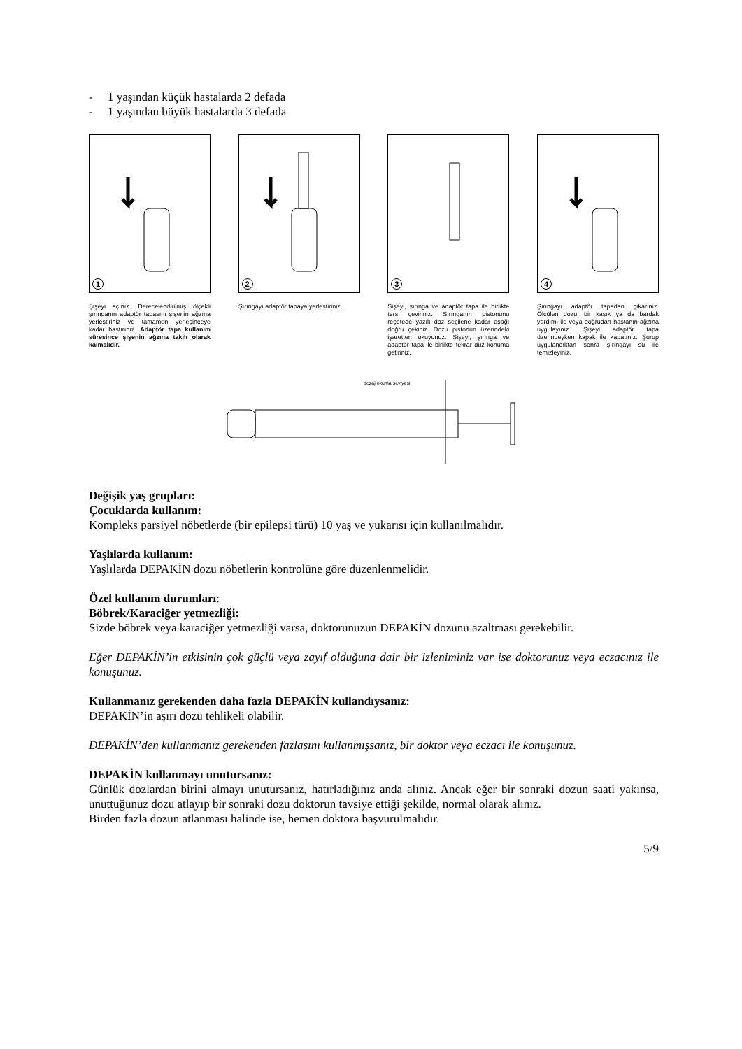- 1 yaşından küçük hastalarda 2 defada
- 1 yaşından büyük hastalarda 3 defada
1
Şişeyi açınız. Derecelendirilmiş ölçekli şırınganın adaptör tapasını şişenin ağzına yerleştiriniz ve tamamen yerleşinceye kadar bastırınız. Adaptör tapa kullanım süresince şişenin ağzına takılı olarak kalmalıdır.
2
Şırıngayı adaptör tapaya yerleştiriniz.
3
Şişeyi, şırınga ve adaptör tapa ile birlikte ters çeviriniz. Şırınganın pistonunu reçetede yazılı doz seçilene kadar aşağı doğru çekiniz. Dozu pistonun üzerindeki işaretten okuyunuz. Şişeyi, şırınga ve adaptör tapa ile birlikte tekrar düz konuma getiriniz.
4
Şırıngayı adaptör tapadan çıkarınız. Ölçülen dozu, bir kaşık ya da bardak yardımı ile veya doğrudan hastanın ağzına uygulayınız. Şişeyi adaptör tapa üzerindeyken kapak ile kapatınız. Şurup uygulandıktan sonra şırıngayı su ile temizleyiniz.
dozaj okuma seviyesi
Değişik yaş grupları:
Çocuklarda kullanım:
Kompleks parsiyel nöbetlerde (bir epilepsi türü) 10 yaş ve yukarısı için kullanılmalıdır.
Yaşlılarda kullanım:
Yaşlılarda DEPAKİN dozu nöbetlerin kontrolüne göre düzenlenmelidir.
Özel kullanım durumları:
Böbrek/Karaciğer yetmezliği:
Sizde böbrek veya karaciğer yetmezliği varsa, doktorunuzun DEPAKİN dozunu azaltması gerekebilir.
Eğer DEPAKİN’in etkisinin çok güçlü veya zayıf olduğuna dair bir izleniminiz var ise doktorunuz veya eczacınız ile konuşunuz.
Kullanmanız gerekenden daha fazla DEPAKİN kullandıysanız:
DEPAKİN’in aşırı dozu tehlikeli olabilir.
DEPAKİN’den kullanmanız gerekenden fazlasını kullanmışsanız, bir doktor veya eczacı ile konuşunuz.
DEPAKİN kullanmayı unutursanız:
Günlük dozlardan birini almayı unutursanız, hatırladığınız anda alınız. Ancak eğer bir sonraki dozun saati yakınsa, unuttuğunuz dozu atlayıp bir sonraki dozu doktorun tavsiye ettiği şekilde, normal olarak alınız.
Birden fazla dozun atlanması halinde ise, hemen doktora başvurulmalıdır.
5/9